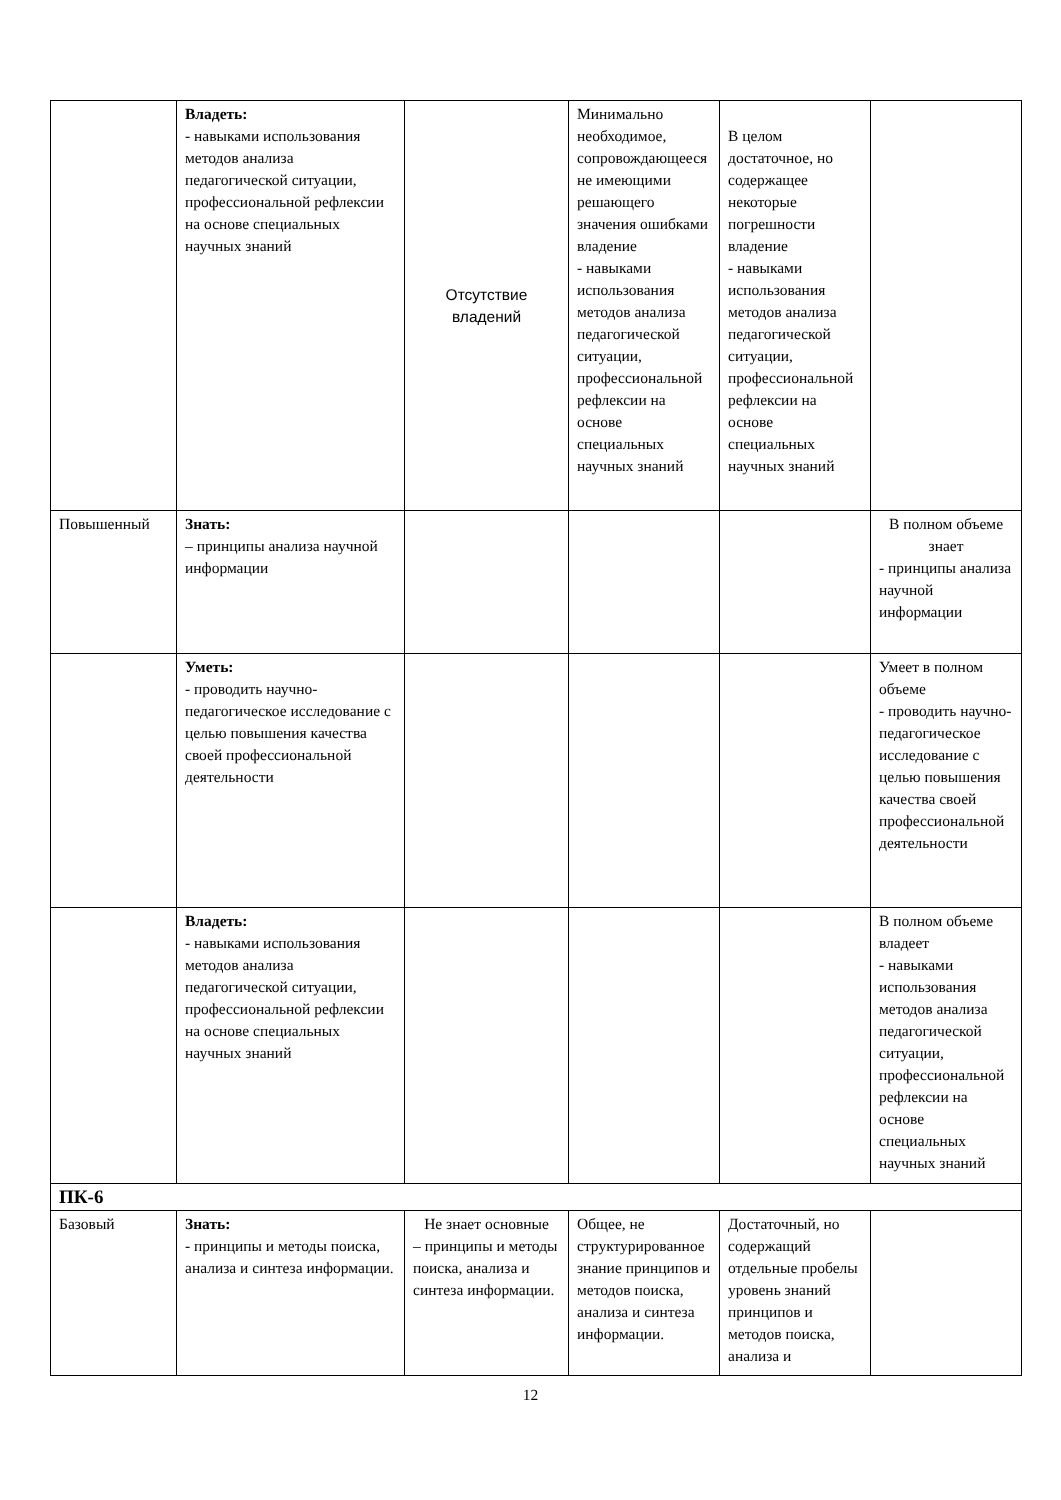| | Владеть: - навыками использования методов анализа педагогической ситуации, профессиональной рефлексии на основе специальных научных знаний | Отсутствие владений | Минимально необходимое, сопровождающее­ся не имеющими решающего значения ошибками владение - навыками использования методов анализа педагогической ситуации, профессиональн­ой рефлексии на основе специальных научных знаний | В целом достаточное, но содержащее некоторые погрешности владение - навыками использования методов анализа педагогической ситуации, профессиональн­ой рефлексии на основе специальных научных знаний | |
| Повышенный | Знать: – принципы анализа научной информации | | | | В полном объеме знает - принципы анализа научной информации |
| | Уметь: - проводить научно-педагогическое исследование с целью повышения качества своей профессиональной деятельности | | | | Умеет в полном объеме - проводить научно-педагогическое исследование с целью повышения качества своей профессиональн­ой деятельности |
| | Владеть: - навыками использования методов анализа педагогической ситуации, профессиональной рефлексии на основе специальных научных знаний | | | | В полном объеме владеет - навыками использования методов анализа педагогической ситуации, профессиональн­ой рефлексии на основе специальных научных знаний |
| ПК-6 | | | | | |
| Базовый | Знать: - принципы и методы поиска, анализа и синтеза информации. | Не знает основные – принципы и методы поиска, анализа и синтеза информации. | Общее, не структурированн­ое знание принципов и методов поиска, анализа и синтеза информации. | Достаточный, но содержащий отдельные пробелы уровень знаний принципов и методов поиска, анализа и | |
12